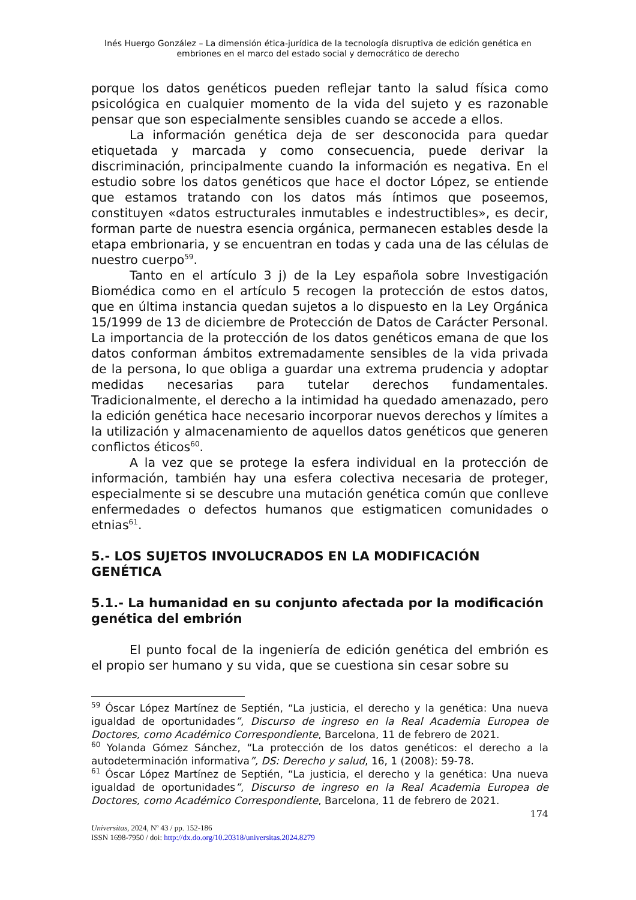Inés Huergo González – La dimensión ética-jurídica de la tecnología disruptiva de edición genética en embriones en el marco del estado social y democrático de derecho
porque los datos genéticos pueden reflejar tanto la salud física como psicológica en cualquier momento de la vida del sujeto y es razonable pensar que son especialmente sensibles cuando se accede a ellos.
La información genética deja de ser desconocida para quedar etiquetada y marcada y como consecuencia, puede derivar la discriminación, principalmente cuando la información es negativa. En el estudio sobre los datos genéticos que hace el doctor López, se entiende que estamos tratando con los datos más íntimos que poseemos, constituyen «datos estructurales inmutables e indestructibles», es decir, forman parte de nuestra esencia orgánica, permanecen estables desde la etapa embrionaria, y se encuentran en todas y cada una de las células de nuestro cuerpo<sup>59</sup>.
Tanto en el artículo 3 j) de la Ley española sobre Investigación Biomédica como en el artículo 5 recogen la protección de estos datos, que en última instancia quedan sujetos a lo dispuesto en la Ley Orgánica 15/1999 de 13 de diciembre de Protección de Datos de Carácter Personal. La importancia de la protección de los datos genéticos emana de que los datos conforman ámbitos extremadamente sensibles de la vida privada de la persona, lo que obliga a guardar una extrema prudencia y adoptar medidas necesarias para tutelar derechos fundamentales. Tradicionalmente, el derecho a la intimidad ha quedado amenazado, pero la edición genética hace necesario incorporar nuevos derechos y límites a la utilización y almacenamiento de aquellos datos genéticos que generen conflictos éticos<sup>60</sup>.
A la vez que se protege la esfera individual en la protección de información, también hay una esfera colectiva necesaria de proteger, especialmente si se descubre una mutación genética común que conlleve enfermedades o defectos humanos que estigmaticen comunidades o etnias<sup>61</sup>.
5.- LOS SUJETOS INVOLUCRADOS EN LA MODIFICACIÓN GENÉTICA
5.1.- La humanidad en su conjunto afectada por la modificación genética del embrión
El punto focal de la ingeniería de edición genética del embrión es el propio ser humano y su vida, que se cuestiona sin cesar sobre su
<sup>59</sup> Óscar López Martínez de Septién, “La justicia, el derecho y la genética: Una nueva igualdad de oportunidades”, Discurso de ingreso en la Real Academia Europea de Doctores, como Académico Correspondiente, Barcelona, 11 de febrero de 2021.
<sup>60</sup> Yolanda Gómez Sánchez, “La protección de los datos genéticos: el derecho a la autodeterminación informativa”, DS: Derecho y salud, 16, 1 (2008): 59-78.
<sup>61</sup> Óscar López Martínez de Septién, “La justicia, el derecho y la genética: Una nueva igualdad de oportunidades”, Discurso de ingreso en la Real Academia Europea de Doctores, como Académico Correspondiente, Barcelona, 11 de febrero de 2021.
174
Universitas, 2024, Nº 43 / pp. 152-186
ISSN 1698-7950 / doi: http://dx.do.org/10.20318/universitas.2024.8279